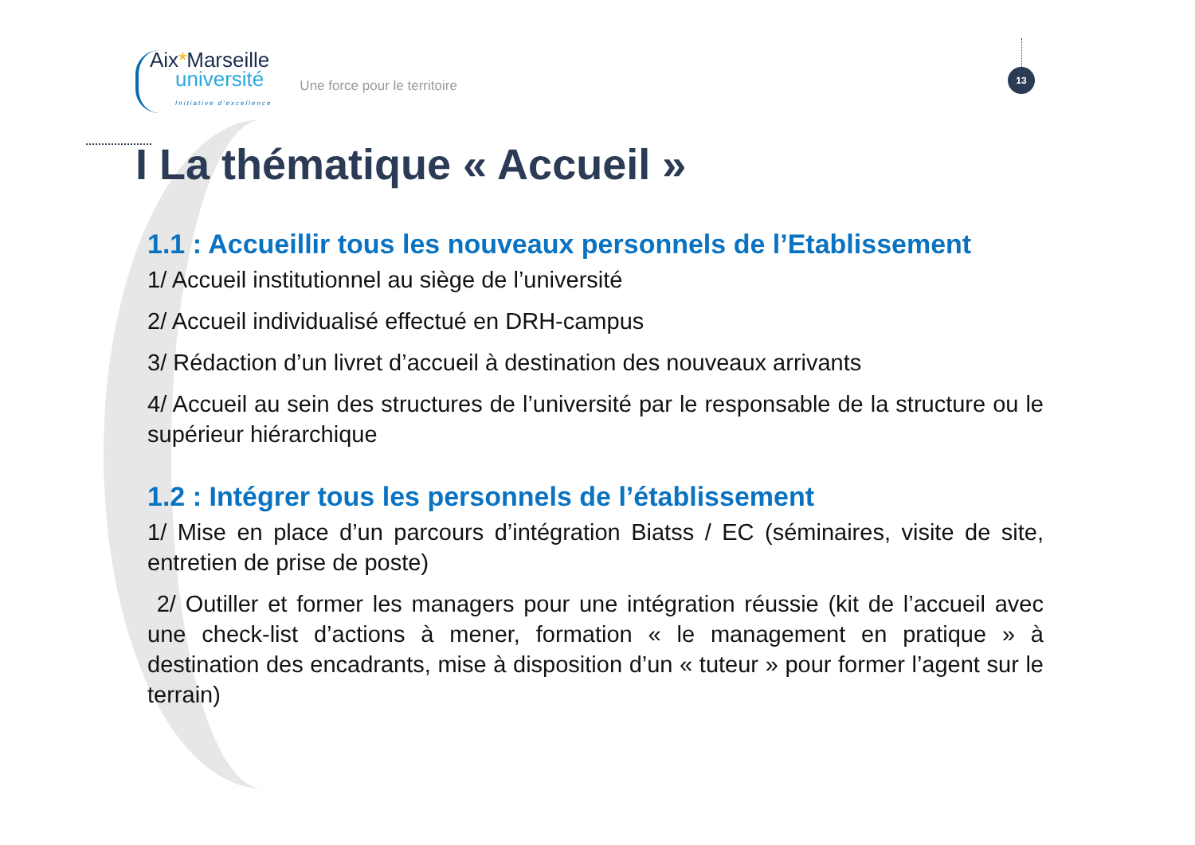Aix*Marseille
université
Initiative d'excellence
Une force pour le territoire
13
I La thématique « Accueil »
1.1 : Accueillir tous les nouveaux personnels de l’Etablissement
1/ Accueil institutionnel au siège de l’université
2/ Accueil individualisé effectué en DRH-campus
3/ Rédaction d’un livret d’accueil à destination des nouveaux arrivants
4/ Accueil au sein des structures de l’université par le responsable de la structure ou le supérieur hiérarchique
1.2 : Intégrer tous les personnels de l’établissement
1/ Mise en place d’un parcours d’intégration Biatss / EC (séminaires, visite de site, entretien de prise de poste)
2/ Outiller et former les managers pour une intégration réussie (kit de l’accueil avec une check-list d’actions à mener, formation « le management en pratique » à destination des encadrants, mise à disposition d’un « tuteur » pour former l’agent sur le terrain)